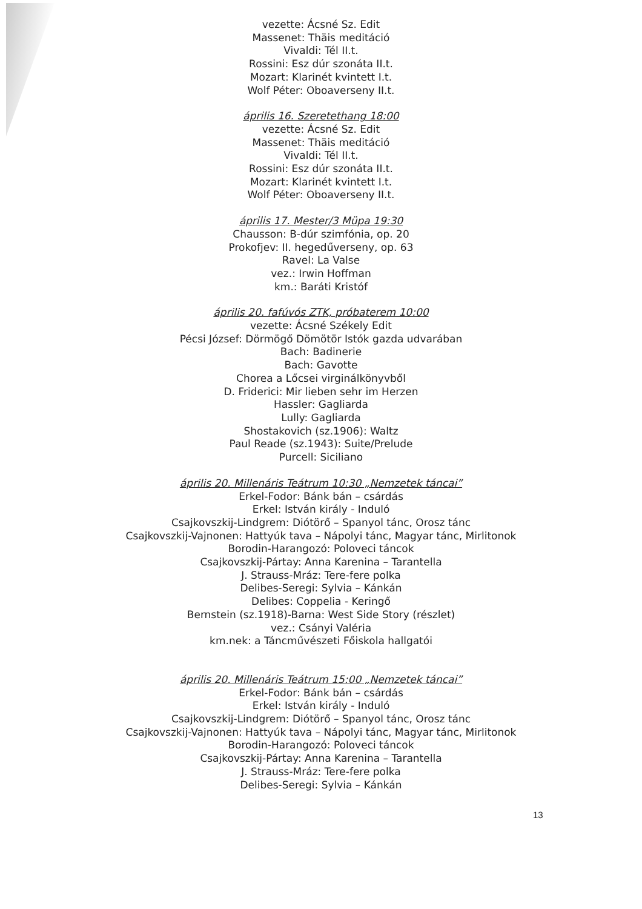vezette: Ácsné Sz. Edit
Massenet: Thäis meditáció
Vivaldi: Tél II.t.
Rossini: Esz dúr szonáta II.t.
Mozart: Klarinét kvintett I.t.
Wolf Péter: Oboaverseny II.t.
április 16. Szeretethang 18:00
vezette: Ácsné Sz. Edit
Massenet: Thäis meditáció
Vivaldi: Tél II.t.
Rossini: Esz dúr szonáta II.t.
Mozart: Klarinét kvintett I.t.
Wolf Péter: Oboaverseny II.t.
április 17. Mester/3 Müpa 19:30
Chausson: B-dúr szimfónia, op. 20
Prokofjev: II. hegedűverseny, op. 63
Ravel: La Valse
vez.: Irwin Hoffman
km.: Baráti Kristóf
április 20. fafúvós ZTK, próbaterem 10:00
vezette: Ácsné Székely Edit
Pécsi József: Dörmögő Dömötör Istók gazda udvarában
Bach: Badinerie
Bach: Gavotte
Chorea a Lőcsei virginálkönyvből
D. Friderici: Mir lieben sehr im Herzen
Hassler: Gagliarda
Lully: Gagliarda
Shostakovich (sz.1906): Waltz
Paul Reade (sz.1943): Suite/Prelude
Purcell: Siciliano
április 20. Millenáris Teátrum 10:30 „Nemzetek táncai”
Erkel-Fodor: Bánk bán – csárdás
Erkel: István király - Induló
Csajkovszkij-Lindgrem: Diótörő – Spanyol tánc, Orosz tánc
Csajkovszkij-Vajnonen: Hattyúk tava – Nápolyi tánc, Magyar tánc, Mirlitonok
Borodin-Harangozó: Poloveci táncok
Csajkovszkij-Pártay: Anna Karenina – Tarantella
J. Strauss-Mráz: Tere-fere polka
Delibes-Seregi: Sylvia – Kánkán
Delibes: Coppelia - Keringő
Bernstein (sz.1918)-Barna: West Side Story (részlet)
vez.: Csányi Valéria
km.nek: a Táncművészeti Főiskola hallgatói
április 20. Millenáris Teátrum 15:00 „Nemzetek táncai”
Erkel-Fodor: Bánk bán – csárdás
Erkel: István király - Induló
Csajkovszkij-Lindgrem: Diótörő – Spanyol tánc, Orosz tánc
Csajkovszkij-Vajnonen: Hattyúk tava – Nápolyi tánc, Magyar tánc, Mirlitonok
Borodin-Harangozó: Poloveci táncok
Csajkovszkij-Pártay: Anna Karenina – Tarantella
J. Strauss-Mráz: Tere-fere polka
Delibes-Seregi: Sylvia – Kánkán
13